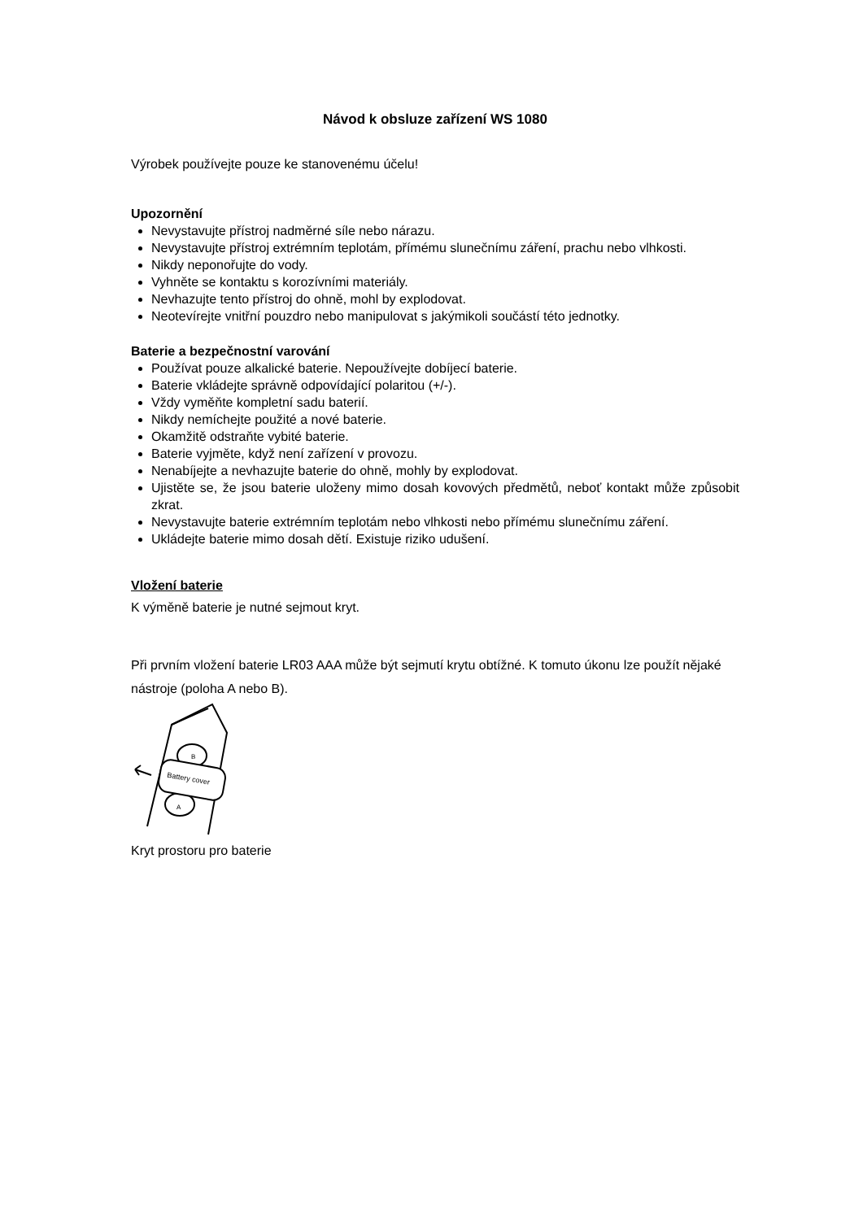Návod k obsluze zařízení WS 1080
Výrobek používejte pouze ke stanovenému účelu!
Upozornění
Nevystavujte přístroj nadměrné síle nebo nárazu.
Nevystavujte přístroj extrémním teplotám, přímému slunečnímu záření, prachu nebo vlhkosti.
Nikdy neponořujte do vody.
Vyhněte se kontaktu s korozívními materiály.
Nevhazujte tento přístroj do ohně, mohl by explodovat.
Neotevírejte vnitřní pouzdro nebo manipulovat s jakýmikoli součástí této jednotky.
Baterie a bezpečnostní varování
Používat pouze alkalické baterie. Nepoužívejte dobíjecí baterie.
Baterie vkládejte správně odpovídající polaritou (+/-).
Vždy vyměňte kompletní sadu baterií.
Nikdy nemíchejte použité a nové baterie.
Okamžitě odstraňte vybité baterie.
Baterie vyjměte, když není zařízení v provozu.
Nenabíjejte a nevhazujte baterie do ohně, mohly by explodovat.
Ujistěte se, že jsou baterie uloženy mimo dosah kovových předmětů, neboť kontakt může způsobit zkrat.
Nevystavujte baterie extrémním teplotám nebo vlhkosti nebo přímému slunečnímu záření.
Ukládejte baterie mimo dosah dětí. Existuje riziko udušení.
Vložení baterie
K výměně baterie je nutné sejmout kryt.
Při prvním vložení baterie LR03 AAA může být sejmutí krytu obtížné. K tomuto úkonu lze použít nějaké nástroje (poloha A nebo B).
Battery cover
B
A
Kryt prostoru pro baterie